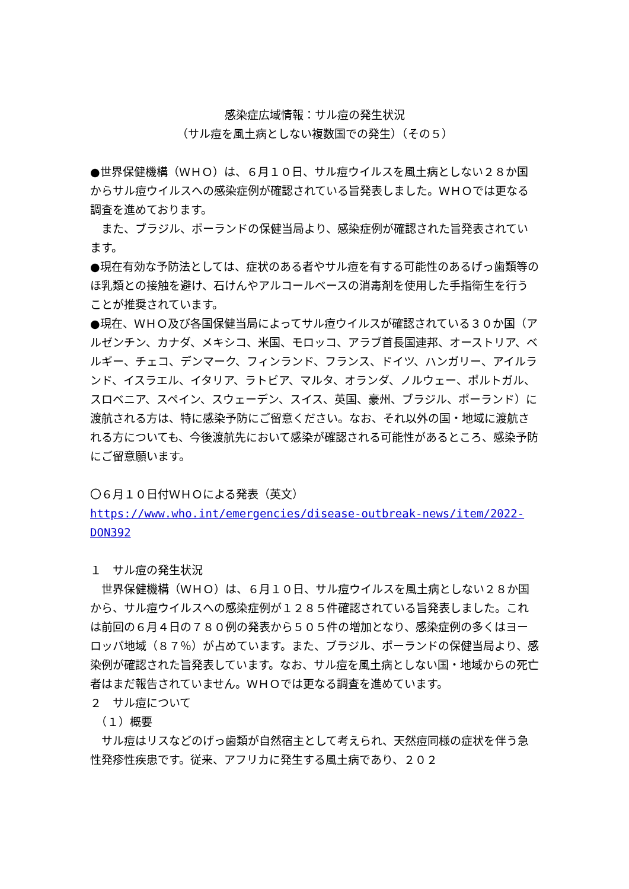感染症広域情報：サル痘の発生状況
（サル痘を風土病としない複数国での発生）（その５）
●世界保健機構（ＷＨＯ）は、６月１０日、サル痘ウイルスを風土病としない２８か国からサル痘ウイルスへの感染症例が確認されている旨発表しました。ＷＨＯでは更なる調査を進めております。
　また、ブラジル、ポーランドの保健当局より、感染症例が確認された旨発表されています。
●現在有効な予防法としては、症状のある者やサル痘を有する可能性のあるげっ歯類等のほ乳類との接触を避け、石けんやアルコールベースの消毒剤を使用した手指衛生を行うことが推奨されています。
●現在、ＷＨＯ及び各国保健当局によってサル痘ウイルスが確認されている３０か国（アルゼンチン、カナダ、メキシコ、米国、モロッコ、アラブ首長国連邦、オーストリア、ベルギー、チェコ、デンマーク、フィンランド、フランス、ドイツ、ハンガリー、アイルランド、イスラエル、イタリア、ラトビア、マルタ、オランダ、ノルウェー、ポルトガル、スロベニア、スペイン、スウェーデン、スイス、英国、豪州、ブラジル、ポーランド）に渡航される方は、特に感染予防にご留意ください。なお、それ以外の国・地域に渡航される方についても、今後渡航先において感染が確認される可能性があるところ、感染予防にご留意願います。
〇６月１０日付ＷＨＯによる発表（英文）
https://www.who.int/emergencies/disease-outbreak-news/item/2022-DON392
１　サル痘の発生状況
　世界保健機構（ＷＨＯ）は、６月１０日、サル痘ウイルスを風土病としない２８か国から、サル痘ウイルスへの感染症例が１２８５件確認されている旨発表しました。これは前回の６月４日の７８０例の発表から５０５件の増加となり、感染症例の多くはヨーロッパ地域（８７％）が占めています。また、ブラジル、ポーランドの保健当局より、感染例が確認された旨発表しています。なお、サル痘を風土病としない国・地域からの死亡者はまだ報告されていません。ＷＨＯでは更なる調査を進めています。
２　サル痘について
　（１）概要
　サル痘はリスなどのげっ歯類が自然宿主として考えられ、天然痘同様の症状を伴う急性発疹性疾患です。従来、アフリカに発生する風土病であり、２０２